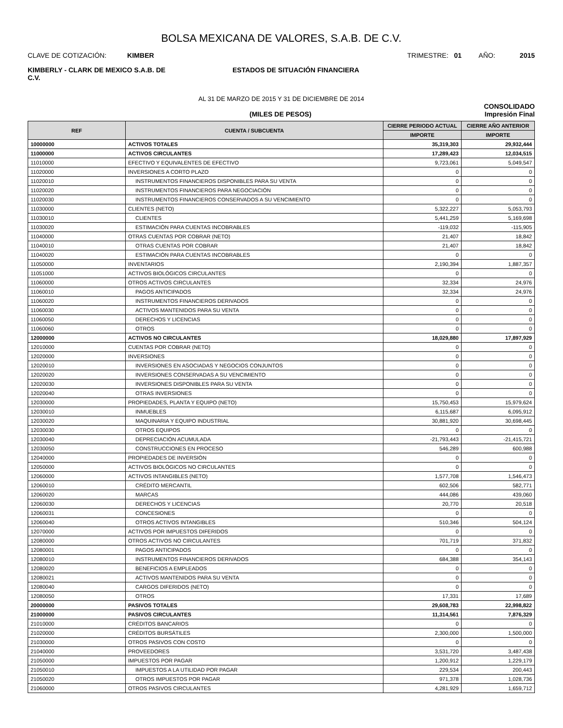BOLSA MEXICANA DE VALORES, S.A.B. DE C.V.
CLAVE DE COTIZACIÓN: KIMBER
TRIMESTRE: 01 AÑO: 2015
KIMBERLY - CLARK DE MEXICO S.A.B. DE C.V.
ESTADOS DE SITUACIÓN FINANCIERA
AL 31 DE MARZO DE 2015 Y 31 DE DICIEMBRE DE 2014
CONSOLIDADO
(MILES DE PESOS) Impresión Final
| REF | CUENTA / SUBCUENTA | CIERRE PERIODO ACTUAL | CIERRE AÑO ANTERIOR |
| --- | --- | --- | --- |
| | | IMPORTE | IMPORTE |
| 10000000 | ACTIVOS TOTALES | 35,319,303 | 29,932,444 |
| 11000000 | ACTIVOS CIRCULANTES | 17,289,423 | 12,034,515 |
| 11010000 | EFECTIVO Y EQUIVALENTES DE EFECTIVO | 9,723,061 | 5,049,547 |
| 11020000 | INVERSIONES A CORTO PLAZO | 0 | 0 |
| 11020010 | INSTRUMENTOS FINANCIEROS DISPONIBLES PARA SU VENTA | 0 | 0 |
| 11020020 | INSTRUMENTOS FINANCIEROS PARA NEGOCIACIÓN | 0 | 0 |
| 11020030 | INSTRUMENTOS FINANCIEROS CONSERVADOS A SU VENCIMIENTO | 0 | 0 |
| 11030000 | CLIENTES (NETO) | 5,322,227 | 5,053,793 |
| 11030010 | CLIENTES | 5,441,259 | 5,169,698 |
| 11030020 | ESTIMACIÓN PARA CUENTAS INCOBRABLES | -119,032 | -115,905 |
| 11040000 | OTRAS CUENTAS POR COBRAR (NETO) | 21,407 | 18,842 |
| 11040010 | OTRAS CUENTAS POR COBRAR | 21,407 | 18,842 |
| 11040020 | ESTIMACIÓN PARA CUENTAS INCOBRABLES | 0 | 0 |
| 11050000 | INVENTARIOS | 2,190,394 | 1,887,357 |
| 11051000 | ACTIVOS BIOLÓGICOS CIRCULANTES | 0 | 0 |
| 11060000 | OTROS ACTIVOS CIRCULANTES | 32,334 | 24,976 |
| 11060010 | PAGOS ANTICIPADOS | 32,334 | 24,976 |
| 11060020 | INSTRUMENTOS FINANCIEROS DERIVADOS | 0 | 0 |
| 11060030 | ACTIVOS MANTENIDOS PARA SU VENTA | 0 | 0 |
| 11060050 | DERECHOS Y LICENCIAS | 0 | 0 |
| 11060060 | OTROS | 0 | 0 |
| 12000000 | ACTIVOS NO CIRCULANTES | 18,029,880 | 17,897,929 |
| 12010000 | CUENTAS POR COBRAR (NETO) | 0 | 0 |
| 12020000 | INVERSIONES | 0 | 0 |
| 12020010 | INVERSIONES EN ASOCIADAS Y NEGOCIOS CONJUNTOS | 0 | 0 |
| 12020020 | INVERSIONES CONSERVADAS A SU VENCIMIENTO | 0 | 0 |
| 12020030 | INVERSIONES DISPONIBLES PARA SU VENTA | 0 | 0 |
| 12020040 | OTRAS INVERSIONES | 0 | 0 |
| 12030000 | PROPIEDADES, PLANTA Y EQUIPO (NETO) | 15,750,453 | 15,979,624 |
| 12030010 | INMUEBLES | 6,115,687 | 6,095,912 |
| 12030020 | MAQUINARIA Y EQUIPO INDUSTRIAL | 30,881,920 | 30,698,445 |
| 12030030 | OTROS EQUIPOS | 0 | 0 |
| 12030040 | DEPRECIACIÓN ACUMULADA | -21,793,443 | -21,415,721 |
| 12030050 | CONSTRUCCIONES EN PROCESO | 546,289 | 600,988 |
| 12040000 | PROPIEDADES DE INVERSIÓN | 0 | 0 |
| 12050000 | ACTIVOS BIOLÓGICOS NO CIRCULANTES | 0 | 0 |
| 12060000 | ACTIVOS INTANGIBLES (NETO) | 1,577,708 | 1,546,473 |
| 12060010 | CRÉDITO MERCANTIL | 602,506 | 582,771 |
| 12060020 | MARCAS | 444,086 | 439,060 |
| 12060030 | DERECHOS Y LICENCIAS | 20,770 | 20,518 |
| 12060031 | CONCESIONES | 0 | 0 |
| 12060040 | OTROS ACTIVOS INTANGIBLES | 510,346 | 504,124 |
| 12070000 | ACTIVOS POR IMPUESTOS DIFERIDOS | 0 | 0 |
| 12080000 | OTROS ACTIVOS NO CIRCULANTES | 701,719 | 371,832 |
| 12080001 | PAGOS ANTICIPADOS | 0 | 0 |
| 12080010 | INSTRUMENTOS FINANCIEROS DERIVADOS | 684,388 | 354,143 |
| 12080020 | BENEFICIOS A EMPLEADOS | 0 | 0 |
| 12080021 | ACTIVOS MANTENIDOS PARA SU VENTA | 0 | 0 |
| 12080040 | CARGOS DIFERIDOS (NETO) | 0 | 0 |
| 12080050 | OTROS | 17,331 | 17,689 |
| 20000000 | PASIVOS TOTALES | 29,608,783 | 22,998,822 |
| 21000000 | PASIVOS CIRCULANTES | 11,314,561 | 7,876,329 |
| 21010000 | CRÉDITOS BANCARIOS | 0 | 0 |
| 21020000 | CRÉDITOS BURSÁTILES | 2,300,000 | 1,500,000 |
| 21030000 | OTROS PASIVOS CON COSTO | 0 | 0 |
| 21040000 | PROVEEDORES | 3,531,720 | 3,487,438 |
| 21050000 | IMPUESTOS POR PAGAR | 1,200,912 | 1,229,179 |
| 21050010 | IMPUESTOS A LA UTILIDAD POR PAGAR | 229,534 | 200,443 |
| 21050020 | OTROS IMPUESTOS POR PAGAR | 971,378 | 1,028,736 |
| 21060000 | OTROS PASIVOS CIRCULANTES | 4,281,929 | 1,659,712 |